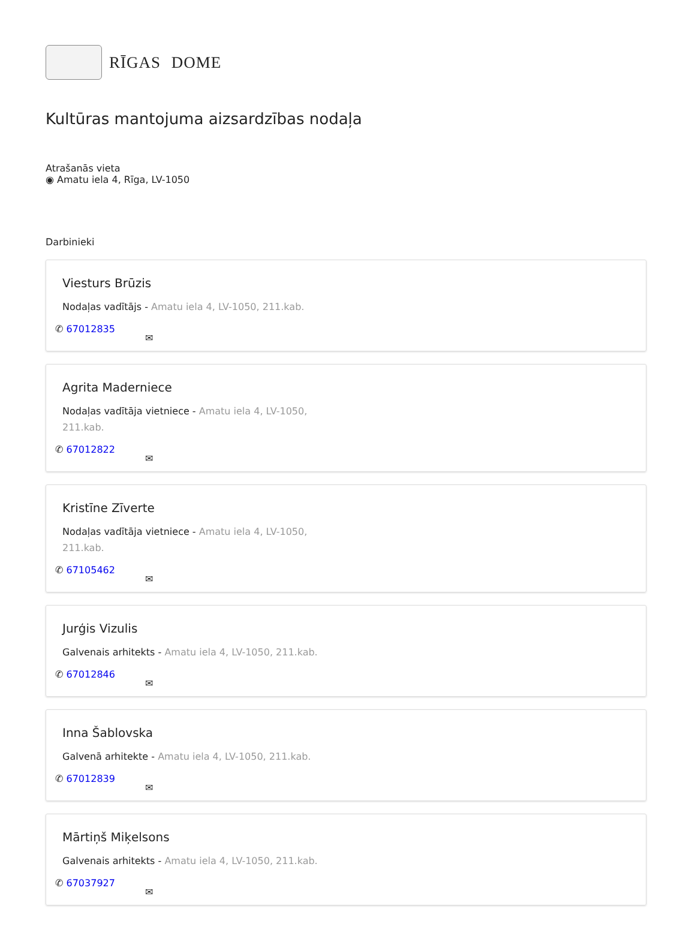RĪGAS DOME
Kultūras mantojuma aizsardzības nodaļa
Atrašanās vieta
◉ Amatu iela 4, Rīga, LV-1050
Darbinieki
Viesturs Brūzis
Nodaļas vadītājs - Amatu iela 4, LV-1050, 211.kab.
✆ 67012835
✉
Agrita Maderniece
Nodaļas vadītāja vietniece - Amatu iela 4, LV-1050, 211.kab.
✆ 67012822
✉
Kristīne Zīverte
Nodaļas vadītāja vietniece - Amatu iela 4, LV-1050, 211.kab.
✆ 67105462
✉
Jurģis Vizulis
Galvenais arhitekts - Amatu iela 4, LV-1050, 211.kab.
✆ 67012846
✉
Inna Šablovska
Galvenā arhitekte - Amatu iela 4, LV-1050, 211.kab.
✆ 67012839
✉
Mārtiņš Miķelsons
Galvenais arhitekts - Amatu iela 4, LV-1050, 211.kab.
✆ 67037927
✉